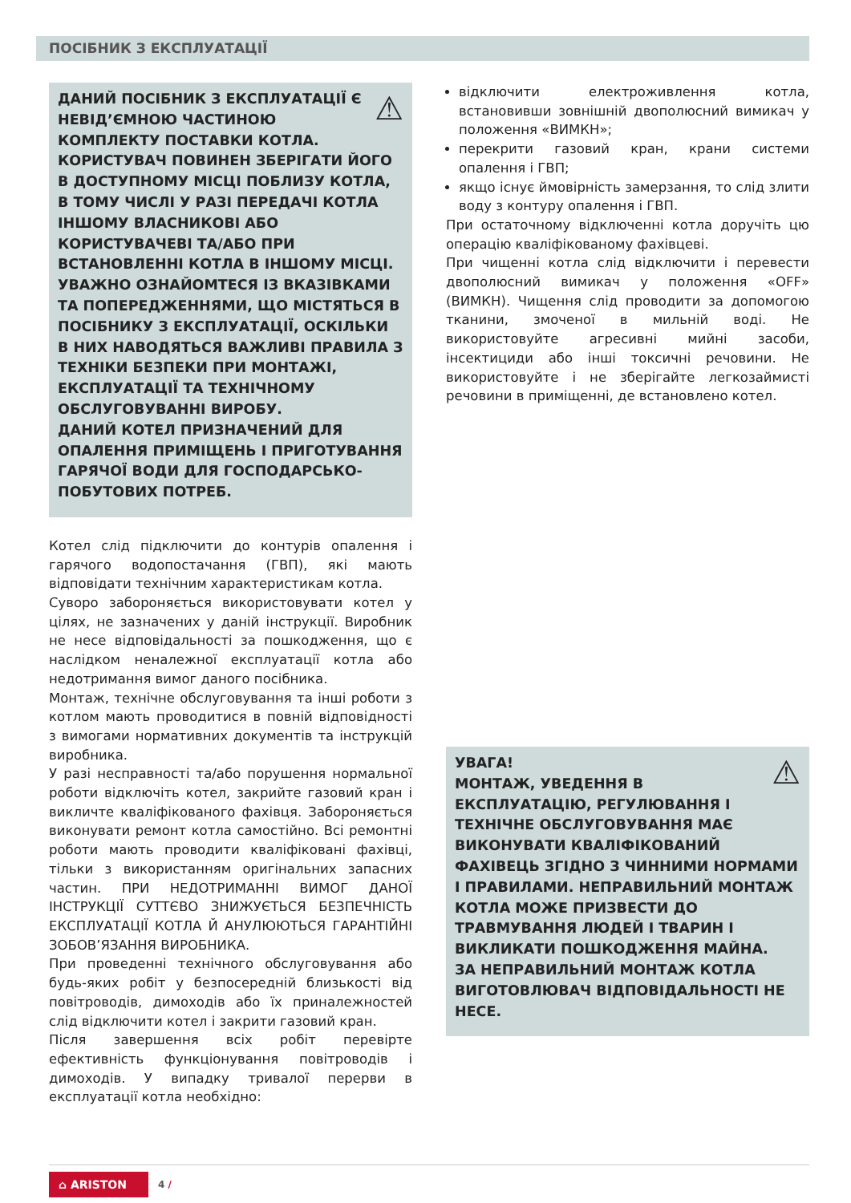ПОСІБНИК З ЕКСПЛУАТАЦІЇ
⚠ ДАНИЙ ПОСІБНИК З ЕКСПЛУАТАЦІЇ Є НЕВІД’ЄМНОЮ ЧАСТИНОЮ КОМПЛЕКТУ ПОСТАВКИ КОТЛА. КОРИСТУВАЧ ПОВИНЕН ЗБЕРІГАТИ ЙОГО В ДОСТУПНОМУ МІСЦІ ПОБЛИЗУ КОТЛА, В ТОМУ ЧИСЛІ У РАЗІ ПЕРЕДАЧІ КОТЛА ІНШОМУ ВЛАСНИКОВІ АБО КОРИСТУВАЧЕВІ ТА/АБО ПРИ ВСТАНОВЛЕННІ КОТЛА В ІНШОМУ МІСЦІ. УВАЖНО ОЗНАЙОМТЕСЯ ІЗ ВКАЗІВКАМИ ТА ПОПЕРЕДЖЕННЯМИ, ЩО МІСТЯТЬСЯ В ПОСІБНИКУ З ЕКСПЛУАТАЦІЇ, ОСКІЛЬКИ В НИХ НАВОДЯТЬСЯ ВАЖЛИВІ ПРАВИЛА З ТЕХНІКИ БЕЗПЕКИ ПРИ МОНТАЖІ, ЕКСПЛУАТАЦІЇ ТА ТЕХНІЧНОМУ ОБСЛУГОВУВАННІ ВИРОБУ.
ДАНИЙ КОТЕЛ ПРИЗНАЧЕНИЙ ДЛЯ ОПАЛЕННЯ ПРИМІЩЕНЬ І ПРИГОТУВАННЯ ГАРЯЧОЇ ВОДИ ДЛЯ ГОСПОДАРСЬКО-ПОБУТОВИХ ПОТРЕБ.
Котел слід підключити до контурів опалення і гарячого водопостачання (ГВП), які мають відповідати технічним характеристикам котла.
Суворо забороняється використовувати котел у цілях, не зазначених у даній інструкції. Виробник не несе відповідальності за пошкодження, що є наслідком неналежної експлуатації котла або недотримання вимог даного посібника.
Монтаж, технічне обслуговування та інші роботи з котлом мають проводитися в повній відповідності з вимогами нормативних документів та інструкцій виробника.
У разі несправності та/або порушення нормальної роботи відключіть котел, закрийте газовий кран і викличте кваліфікованого фахівця. Забороняється виконувати ремонт котла самостійно. Всі ремонтні роботи мають проводити кваліфіковані фахівці, тільки з використанням оригінальних запасних частин. ПРИ НЕДОТРИМАННІ ВИМОГ ДАНОЇ ІНСТРУКЦІЇ СУТТЄВО ЗНИЖУЄТЬСЯ БЕЗПЕЧНІСТЬ ЕКСПЛУАТАЦІЇ КОТЛА Й АНУЛЮЮТЬСЯ ГАРАНТІЙНІ ЗОБОВ’ЯЗАННЯ ВИРОБНИКА.
При проведенні технічного обслуговування або будь-яких робіт у безпосередній близькості від повітроводів, димоходів або їх приналежностей слід відключити котел і закрити газовий кран.
Після завершення всіх робіт перевірте ефективність функціонування повітроводів і димоходів. У випадку тривалої перерви в експлуатації котла необхідно:
відключити електроживлення котла, встановивши зовнішній двополюсний вимикач у положення «ВИМКН»;
перекрити газовий кран, крани системи опалення і ГВП;
якщо існує ймовірність замерзання, то слід злити воду з контуру опалення і ГВП.
При остаточному відключенні котла доручіть цю операцію кваліфікованому фахівцеві.
При чищенні котла слід відключити і перевести двополюсний вимикач у положення «OFF» (ВИМКН). Чищення слід проводити за допомогою тканини, змоченої в мильній воді. Не використовуйте агресивні мийні засоби, інсектициди або інші токсичні речовини. Не використовуйте і не зберігайте легкозаймисті речовини в приміщенні, де встановлено котел.
⚠ УВАГА!
МОНТАЖ, УВЕДЕННЯ В ЕКСПЛУАТАЦІЮ, РЕГУЛЮВАННЯ І ТЕХНІЧНЕ ОБСЛУГОВУВАННЯ МАЄ ВИКОНУВАТИ КВАЛІФІКОВАНИЙ ФАХІВЕЦЬ ЗГІДНО З ЧИННИМИ НОРМАМИ І ПРАВИЛАМИ. НЕПРАВИЛЬНИЙ МОНТАЖ КОТЛА МОЖЕ ПРИЗВЕСТИ ДО ТРАВМУВАННЯ ЛЮДЕЙ І ТВАРИН І ВИКЛИКАТИ ПОШКОДЖЕННЯ МАЙНА.
ЗА НЕПРАВИЛЬНИЙ МОНТАЖ КОТЛА ВИГОТОВЛЮВАЧ ВІДПОВІДАЛЬНОСТІ НЕ НЕСЕ.
⌂ ARISTON
4 /